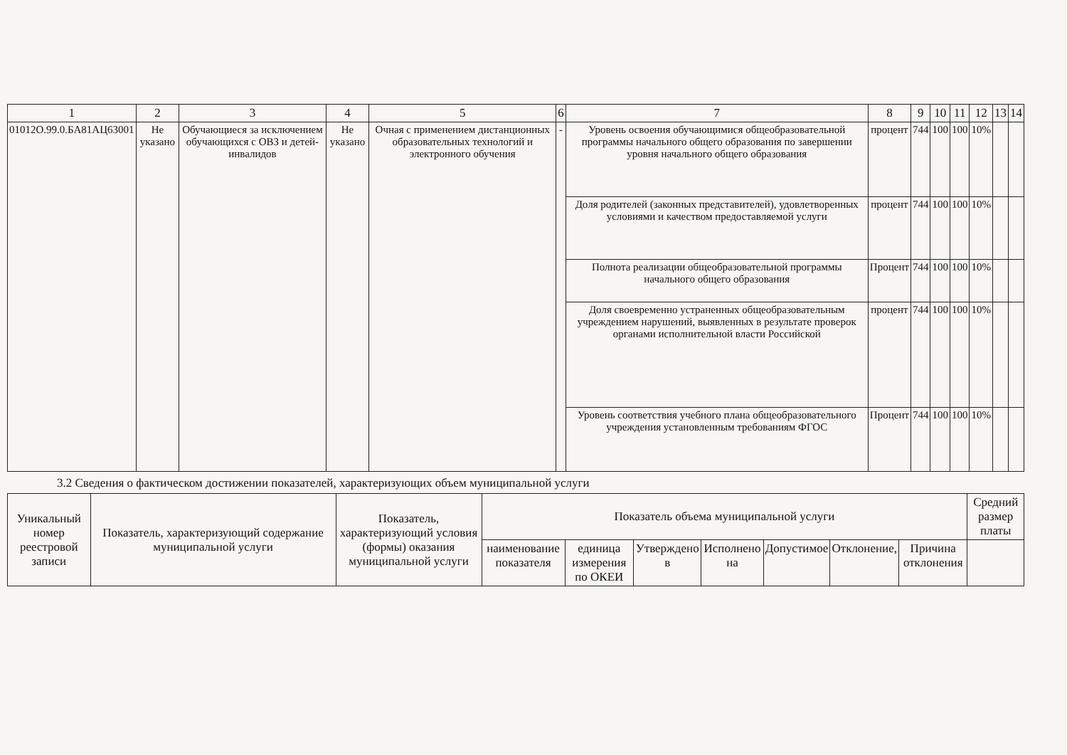| 1 | 2 | 3 | 4 | 5 | 6 | 7 | 8 | 9 | 10 | 11 | 12 | 13 | 14 |
| --- | --- | --- | --- | --- | --- | --- | --- | --- | --- | --- | --- | --- | --- |
| 01012О.99.0.БА81АЦ63001 | Не указано | Обучающиеся за исключением обучающихся с ОВЗ и детей-инвалидов | Не указано | Очная с применением дистанционных образовательных технологий и электронного обучения | - | Уровень освоения обучающимися общеобразовательной программы начального общего образования по завершении уровня начального общего образования | процент | 744 | 100 | 100 | 10% | | |
| | | | | | | Доля родителей (законных представителей), удовлетворенных условиями и качеством предоставляемой услуги | процент | 744 | 100 | 100 | 10% | | |
| | | | | | | Полнота реализации общеобразовательной программы начального общего образования | Процент | 744 | 100 | 100 | 10% | | |
| | | | | | | Доля своевременно устраненных общеобразовательным учреждением нарушений, выявленных в результате проверок органами исполнительной власти Российской | процент | 744 | 100 | 100 | 10% | | |
| | | | | | | Уровень соответствия учебного плана общеобразовательного учреждения установленным требованиям ФГОС | Процент | 744 | 100 | 100 | 10% | | |
3.2 Сведения о фактическом достижении показателей, характеризующих объем муниципальной услуги
| Уникальный номер реестровой записи | Показатель, характеризующий содержание муниципальной услуги | Показатель, характеризующий условия (формы) оказания муниципальной услуги | Показатель объема муниципальной услуги | | | | | | | Средний размер платы |
| | | | наименование показателя | единица измерения по ОКЕИ | Утверждено в | Исполнено на | Допустимое | Отклонение, | Причина отклонения | |